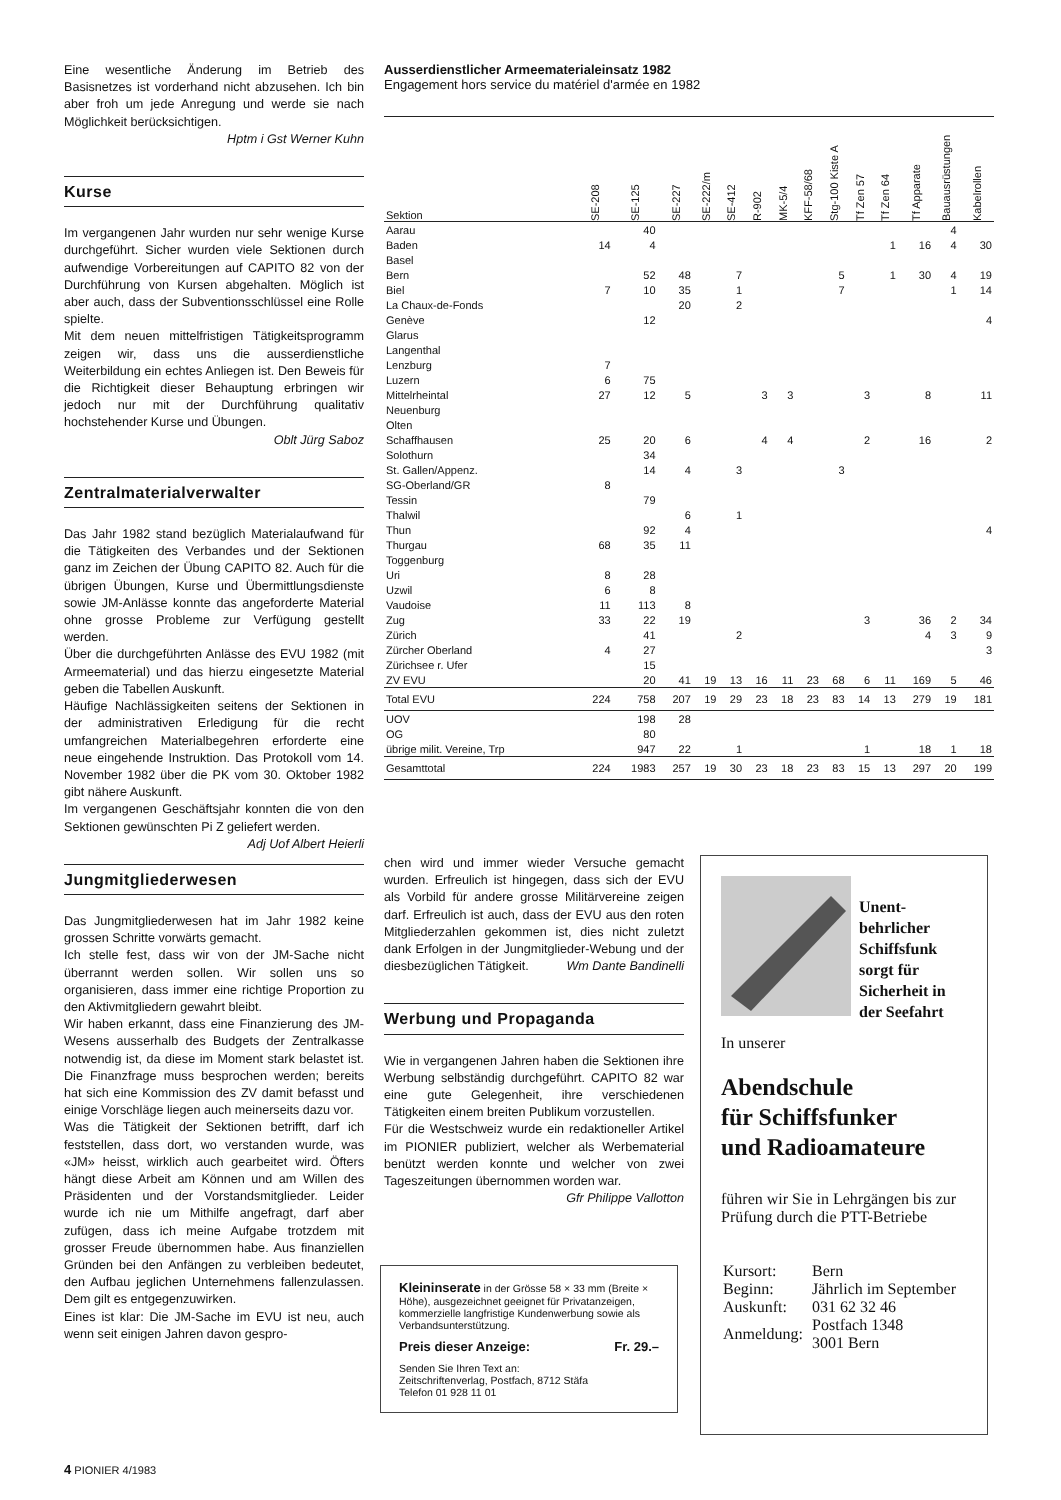Eine wesentliche Änderung im Betrieb des Basisnetzes ist vorderhand nicht abzusehen. Ich bin aber froh um jede Anregung und werde sie nach Möglichkeit berücksichtigen.
Hptm i Gst Werner Kuhn
Kurse
Im vergangenen Jahr wurden nur sehr wenige Kurse durchgeführt. Sicher wurden viele Sektionen durch aufwendige Vorbereitungen auf CAPITO 82 von der Durchführung von Kursen abgehalten. Möglich ist aber auch, dass der Subventionsschlüssel eine Rolle spielte.
Mit dem neuen mittelfristigen Tätigkeitsprogramm zeigen wir, dass uns die ausserdienstliche Weiterbildung ein echtes Anliegen ist. Den Beweis für die Richtigkeit dieser Behauptung erbringen wir jedoch nur mit der Durchführung qualitativ hochstehender Kurse und Übungen.
Oblt Jürg Saboz
Zentralmaterialverwalter
Das Jahr 1982 stand bezüglich Materialaufwand für die Tätigkeiten des Verbandes und der Sektionen ganz im Zeichen der Übung CAPITO 82. Auch für die übrigen Übungen, Kurse und Übermittlungsdienste sowie JM-Anlässe konnte das angeforderte Material ohne grosse Probleme zur Verfügung gestellt werden.
Über die durchgeführten Anlässe des EVU 1982 (mit Armeematerial) und das hierzu eingesetzte Material geben die Tabellen Auskunft.
Häufige Nachlässigkeiten seitens der Sektionen in der administrativen Erledigung für die recht umfangreichen Materialbegehren erforderte eine neue eingehende Instruktion. Das Protokoll vom 14. November 1982 über die PK vom 30. Oktober 1982 gibt nähere Auskunft.
Im vergangenen Geschäftsjahr konnten die von den Sektionen gewünschten Pi Z geliefert werden. Adj Uof Albert Heierli
Jungmitgliederwesen
Das Jungmitgliederwesen hat im Jahr 1982 keine grossen Schritte vorwärts gemacht.
Ich stelle fest, dass wir von der JM-Sache nicht überrannt werden sollen. Wir sollen uns so organisieren, dass immer eine richtige Proportion zu den Aktivmitgliedern gewahrt bleibt.
Wir haben erkannt, dass eine Finanzierung des JM-Wesens ausserhalb des Budgets der Zentralkasse notwendig ist, da diese im Moment stark belastet ist. Die Finanzfrage muss besprochen werden; bereits hat sich eine Kommission des ZV damit befasst und einige Vorschläge liegen auch meinerseits dazu vor.
Was die Tätigkeit der Sektionen betrifft, darf ich feststellen, dass dort, wo verstanden wurde, was «JM» heisst, wirklich auch gearbeitet wird. Öfters hängt diese Arbeit am Können und am Willen des Präsidenten und der Vorstandsmitglieder. Leider wurde ich nie um Mithilfe angefragt, darf aber zufügen, dass ich meine Aufgabe trotzdem mit grosser Freude übernommen habe. Aus finanziellen Gründen bei den Anfängen zu verbleiben bedeutet, den Aufbau jeglichen Unternehmens fallenzulassen. Dem gilt es entgegenzuwirken.
Eines ist klar: Die JM-Sache im EVU ist neu, auch wenn seit einigen Jahren davon gespro-
Ausserdienstlicher Armeematerialeinsatz 1982
Engagement hors service du matériel d'armée en 1982
| Sektion | SE-208 | SE-125 | SE-227 | SE-222/m | SE-412 | R-902 | MK-5/4 | KFF-58/68 | Stg-100 Kiste A | Tf Zen 57 | Tf Zen 64 | Tf Apparate | Bauausrüstungen | Kabelrollen |
| --- | --- | --- | --- | --- | --- | --- | --- | --- | --- | --- | --- | --- | --- | --- |
| Aarau | | 40 | | | | | | | | | | | 4 | |
| Baden | 14 | 4 | | | | | | | | | 1 | 16 | 4 | 30 |
| Basel | | | | | | | | | | | | | | |
| Bern | | 52 | 48 | | 7 | | | | 5 | | 1 | 30 | 4 | 19 |
| Biel | 7 | 10 | 35 | | 1 | | | | 7 | | | | 1 | 14 |
| La Chaux-de-Fonds | | | 20 | | 2 | | | | | | | | | |
| Genève | | 12 | | | | | | | | | | | | 4 |
| Glarus | | | | | | | | | | | | | | |
| Langenthal | | | | | | | | | | | | | | |
| Lenzburg | 7 | | | | | | | | | | | | | |
| Luzern | 6 | 75 | | | | | | | | | | | | |
| Mittelrheintal | 27 | 12 | 5 | | | 3 | 3 | | | 3 | | 8 | | 11 |
| Neuenburg | | | | | | | | | | | | | | |
| Olten | | | | | | | | | | | | | | |
| Schaffhausen | 25 | 20 | 6 | | | 4 | 4 | | | 2 | | 16 | | 2 |
| Solothurn | | 34 | | | | | | | | | | | | |
| St. Gallen/Appenz. | | 14 | 4 | | 3 | | | | 3 | | | | | |
| SG-Oberland/GR | 8 | | | | | | | | | | | | | |
| Tessin | | 79 | | | | | | | | | | | | |
| Thalwil | | | 6 | | 1 | | | | | | | | | |
| Thun | | 92 | 4 | | | | | | | | | | | 4 |
| Thurgau | 68 | 35 | 11 | | | | | | | | | | | |
| Toggenburg | | | | | | | | | | | | | | |
| Uri | 8 | 28 | | | | | | | | | | | | |
| Uzwil | 6 | 8 | | | | | | | | | | | | |
| Vaudoise | 11 | 113 | 8 | | | | | | | | | | | |
| Zug | 33 | 22 | 19 | | | | | | | 3 | | 36 | 2 | 34 |
| Zürich | | 41 | | | 2 | | | | | | | 4 | 3 | 9 |
| Zürcher Oberland | 4 | 27 | | | | | | | | | | | | 3 |
| Zürichsee r. Ufer | | 15 | | | | | | | | | | | | |
| ZV EVU | | 20 | 41 | 19 | 13 | 16 | 11 | 23 | 68 | 6 | 11 | 169 | 5 | 46 |
| Total EVU | 224 | 758 | 207 | 19 | 29 | 23 | 18 | 23 | 83 | 14 | 13 | 279 | 19 | 181 |
| UOV | | 198 | 28 | | | | | | | | | | | |
| OG | | 80 | | | | | | | | | | | | |
| übrige milit. Vereine, Trp | | 947 | 22 | | 1 | | | | | 1 | | 18 | 1 | 18 |
| Gesamttotal | 224 | 1983 | 257 | 19 | 30 | 23 | 18 | 23 | 83 | 15 | 13 | 297 | 20 | 199 |
chen wird und immer wieder Versuche gemacht wurden. Erfreulich ist hingegen, dass sich der EVU als Vorbild für andere grosse Militärvereine zeigen darf. Erfreulich ist auch, dass der EVU aus den roten Mitgliederzahlen gekommen ist, dies nicht zuletzt dank Erfolgen in der Jungmitglieder-Webung und der diesbezüglichen Tätigkeit. Wm Dante Bandinelli
Werbung und Propaganda
Wie in vergangenen Jahren haben die Sektionen ihre Werbung selbständig durchgeführt. CAPITO 82 war eine gute Gelegenheit, ihre verschiedenen Tätigkeiten einem breiten Publikum vorzustellen.
Für die Westschweiz wurde ein redaktioneller Artikel im PIONIER publiziert, welcher als Werbematerial benützt werden konnte und welcher von zwei Tageszeitungen übernommen worden war. Gfr Philippe Vallotton
Kleininserate in der Grösse 58 × 33 mm (Breite × Höhe), ausgezeichnet geeignet für Privatanzeigen, kommerzielle langfristige Kundenwerbung sowie als Verbandsunterstützung.
Preis dieser Anzeige: Fr. 29.–
Senden Sie Ihren Text an:
Zeitschriftenverlag, Postfach, 8712 Stäfa
Telefon 01 928 11 01
Unent-
behrlicher
Schiffsfunk
sorgt für
Sicherheit in
der Seefahrt
In unserer
Abendschule
für Schiffsfunker
und Radioamateure
führen wir Sie in Lehrgängen bis zur Prüfung durch die PTT-Betriebe
| Kursort: | Bern |
| Beginn: | Jährlich im September |
| Auskunft: | 031 62 32 46 |
| Anmeldung: | Postfach 1348 3001 Bern |
4 PIONIER 4/1983